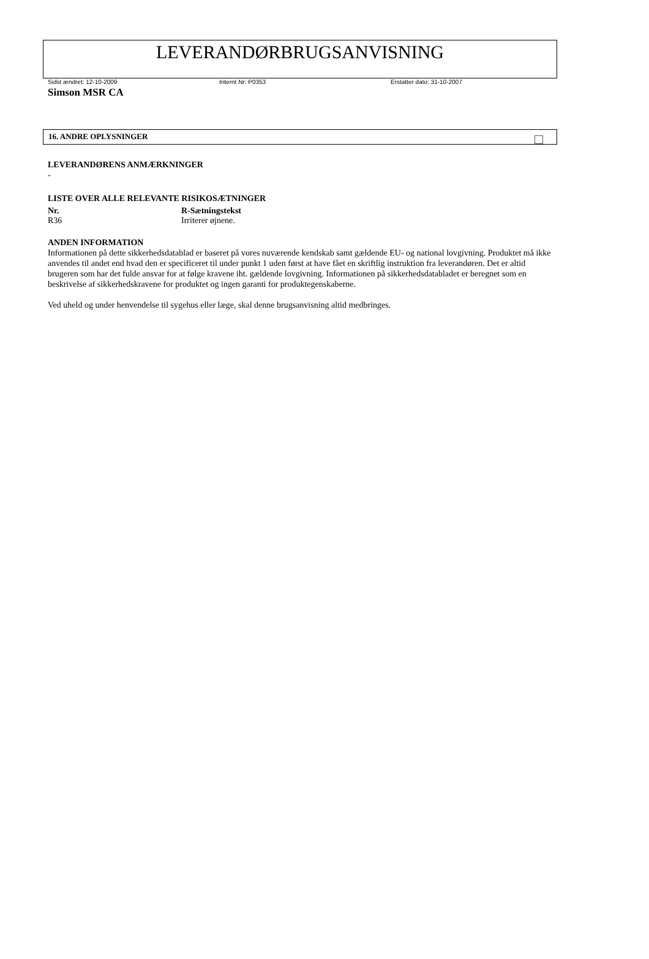LEVERANDØRBRUGSANVISNING
Sidst ændret: 12-10-2009 Internt Nr: P0353 Erstatter dato: 31-10-2007
Simson MSR CA
16. ANDRE OPLYSNINGER
LEVERANDØRENS ANMÆRKNINGER
-
LISTE OVER ALLE RELEVANTE RISIKOSÆTNINGER
| Nr. | R-Sætningstekst |
| --- | --- |
| R36 | Irriterer øjnene. |
ANDEN INFORMATION
Informationen på dette sikkerhedsdatablad er baseret på vores nuværende kendskab samt gældende EU- og national lovgivning. Produktet må ikke anvendes til andet end hvad den er specificeret til under punkt 1 uden først at have fået en skriftlig instruktion fra leverandøren. Det er altid brugeren som har det fulde ansvar for at følge kravene iht. gældende lovgivning. Informationen på sikkerhedsdatabladet er beregnet som en beskrivelse af sikkerhedskravene for produktet og ingen garanti for produktegenskaberne.
Ved uheld og under henvendelse til sygehus eller læge, skal denne brugsanvisning altid medbringes.